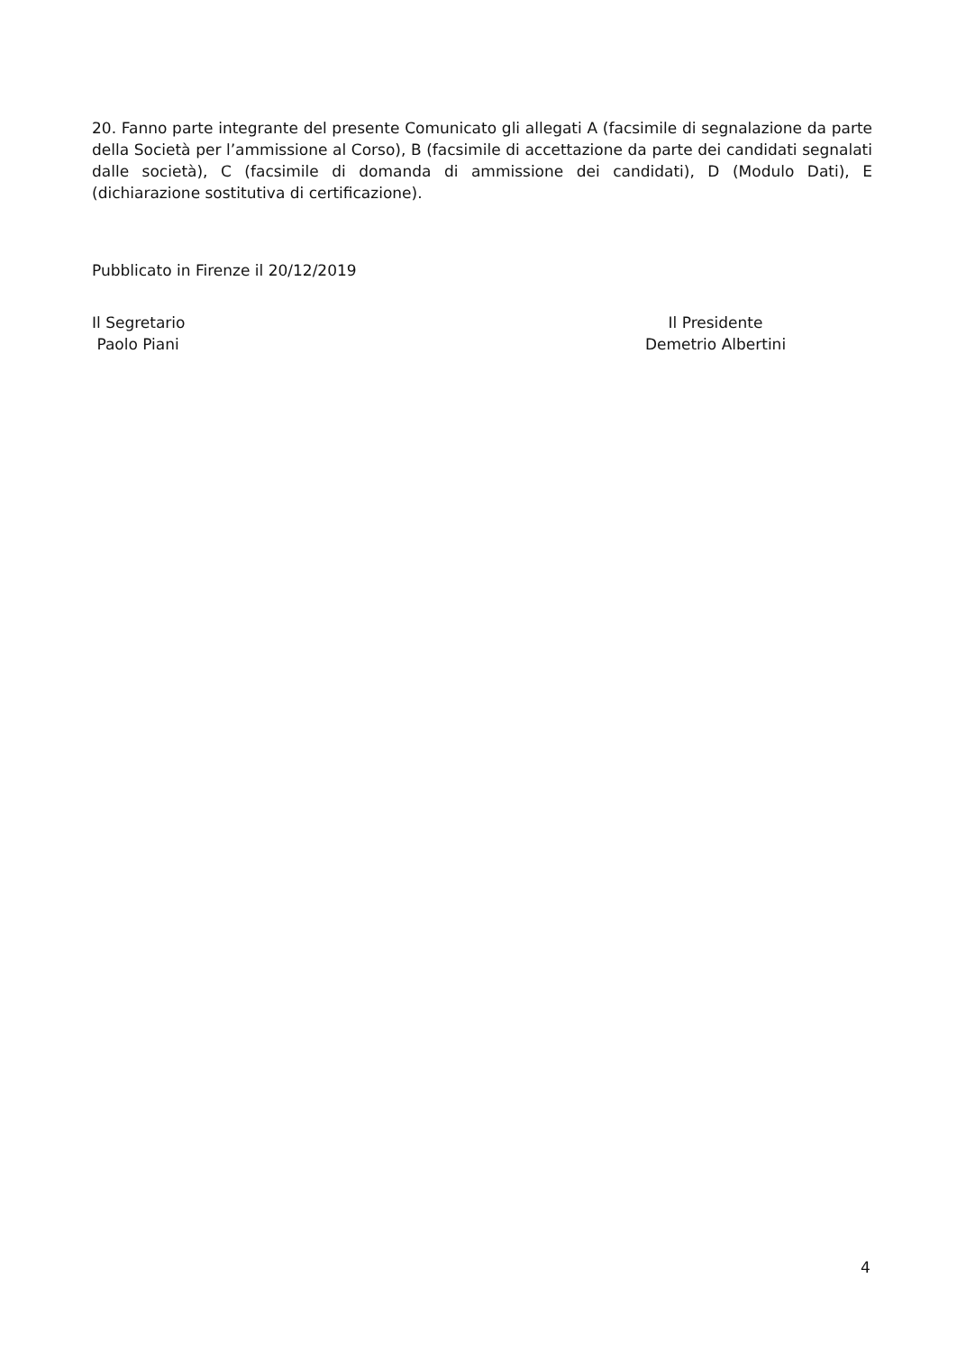20. Fanno parte integrante del presente Comunicato gli allegati A (facsimile di segnalazione da parte della Società per l’ammissione al Corso), B (facsimile di accettazione da parte dei candidati segnalati dalle società), C (facsimile di domanda di ammissione dei candidati), D (Modulo Dati), E (dichiarazione sostitutiva di certificazione).
Pubblicato in Firenze il 20/12/2019
Il Segretario
Paolo Piani
Il Presidente
Demetrio Albertini
4